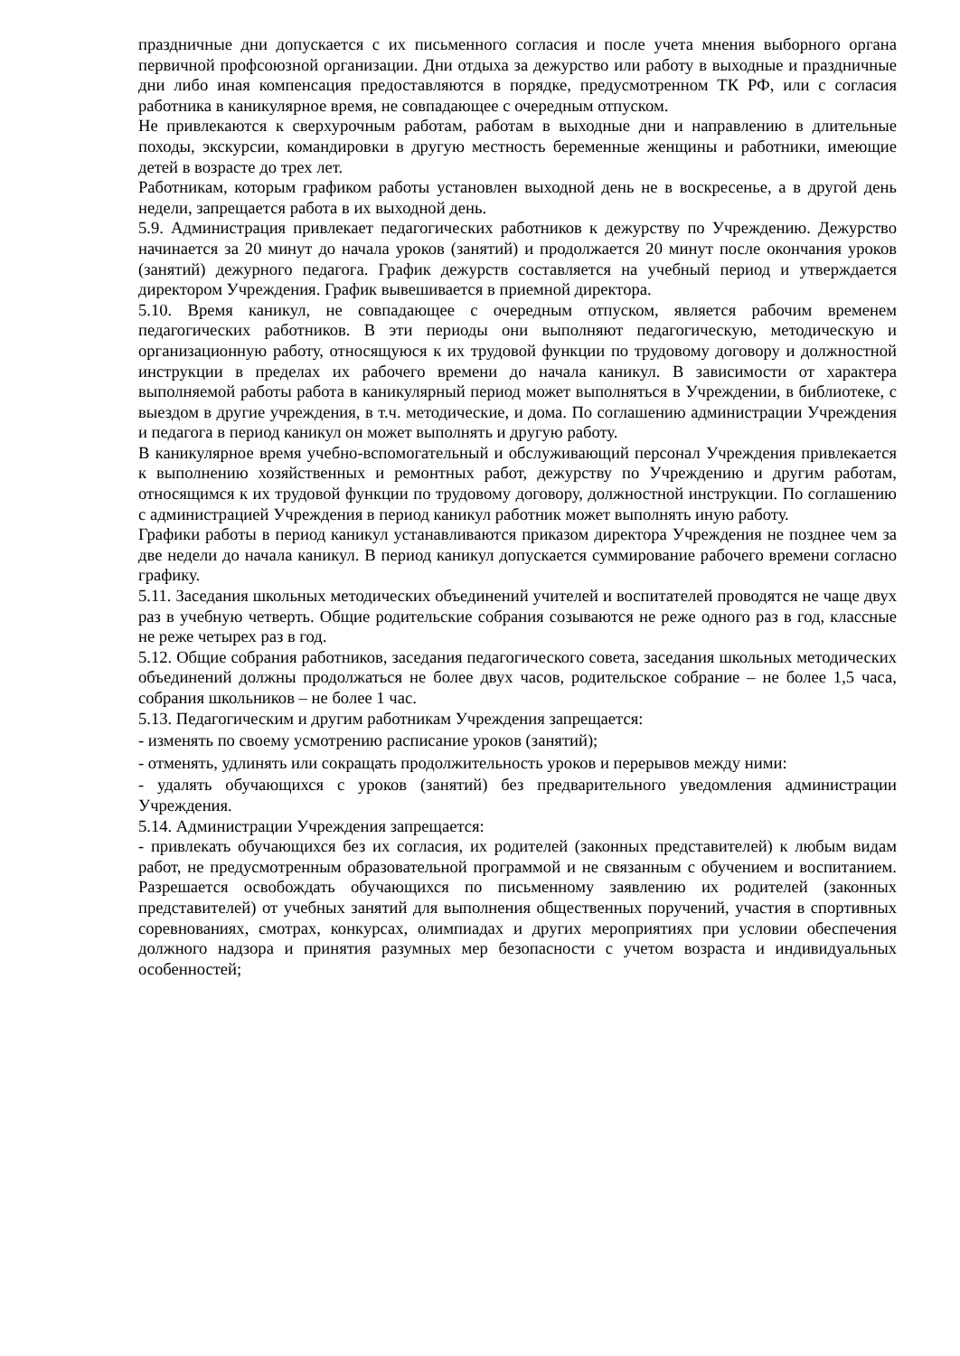праздничные дни допускается с их письменного согласия и после учета мнения выборного органа первичной профсоюзной организации. Дни отдыха за дежурство или работу в выходные и праздничные дни либо иная компенсация предоставляются в порядке, предусмотренном ТК РФ, или с согласия работника в каникулярное время, не совпадающее с очередным отпуском.
Не привлекаются к сверхурочным работам, работам в выходные дни и направлению в длительные походы, экскурсии, командировки в другую местность беременные женщины и работники, имеющие детей в возрасте до трех лет.
Работникам, которым графиком работы установлен выходной день не в воскресенье, а в другой день недели, запрещается работа в их выходной день.
5.9. Администрация привлекает педагогических работников к дежурству по Учреждению. Дежурство начинается за 20 минут до начала уроков (занятий) и продолжается 20 минут после окончания уроков (занятий) дежурного педагога. График дежурств составляется на учебный период и утверждается директором Учреждения. График вывешивается в приемной директора.
5.10. Время каникул, не совпадающее с очередным отпуском, является рабочим временем педагогических работников. В эти периоды они выполняют педагогическую, методическую и организационную работу, относящуюся к их трудовой функции по трудовому договору и должностной инструкции в пределах их рабочего времени до начала каникул. В зависимости от характера выполняемой работы работа в каникулярный период может выполняться в Учреждении, в библиотеке, с выездом в другие учреждения, в т.ч. методические, и дома. По соглашению администрации Учреждения и педагога в период каникул он может выполнять и другую работу.
В каникулярное время учебно-вспомогательный и обслуживающий персонал Учреждения привлекается к выполнению хозяйственных и ремонтных работ, дежурству по Учреждению и другим работам, относящимся к их трудовой функции по трудовому договору, должностной инструкции. По соглашению с администрацией Учреждения в период каникул работник может выполнять иную работу.
Графики работы в период каникул устанавливаются приказом директора Учреждения не позднее чем за две недели до начала каникул. В период каникул допускается суммирование рабочего времени согласно графику.
5.11. Заседания школьных методических объединений учителей и воспитателей проводятся не чаще двух раз в учебную четверть. Общие родительские собрания созываются не реже одного раз в год, классные не реже четырех раз в год.
5.12. Общие собрания работников, заседания педагогического совета, заседания школьных методических объединений должны продолжаться не более двух часов, родительское собрание – не более 1,5 часа, собрания школьников – не более 1 час.
5.13. Педагогическим и другим работникам Учреждения запрещается:
- изменять по своему усмотрению расписание уроков (занятий);
- отменять, удлинять или сокращать продолжительность уроков и перерывов между ними:
- удалять обучающихся с уроков (занятий) без предварительного уведомления администрации Учреждения.
5.14. Администрации Учреждения запрещается:
- привлекать обучающихся без их согласия, их родителей (законных представителей) к любым видам работ, не предусмотренным образовательной программой и не связанным с обучением и воспитанием. Разрешается освобождать обучающихся по письменному заявлению их родителей (законных представителей) от учебных занятий для выполнения общественных поручений, участия в спортивных соревнованиях, смотрах, конкурсах, олимпиадах и других мероприятиях при условии обеспечения должного надзора и принятия разумных мер безопасности с учетом возраста и индивидуальных особенностей;